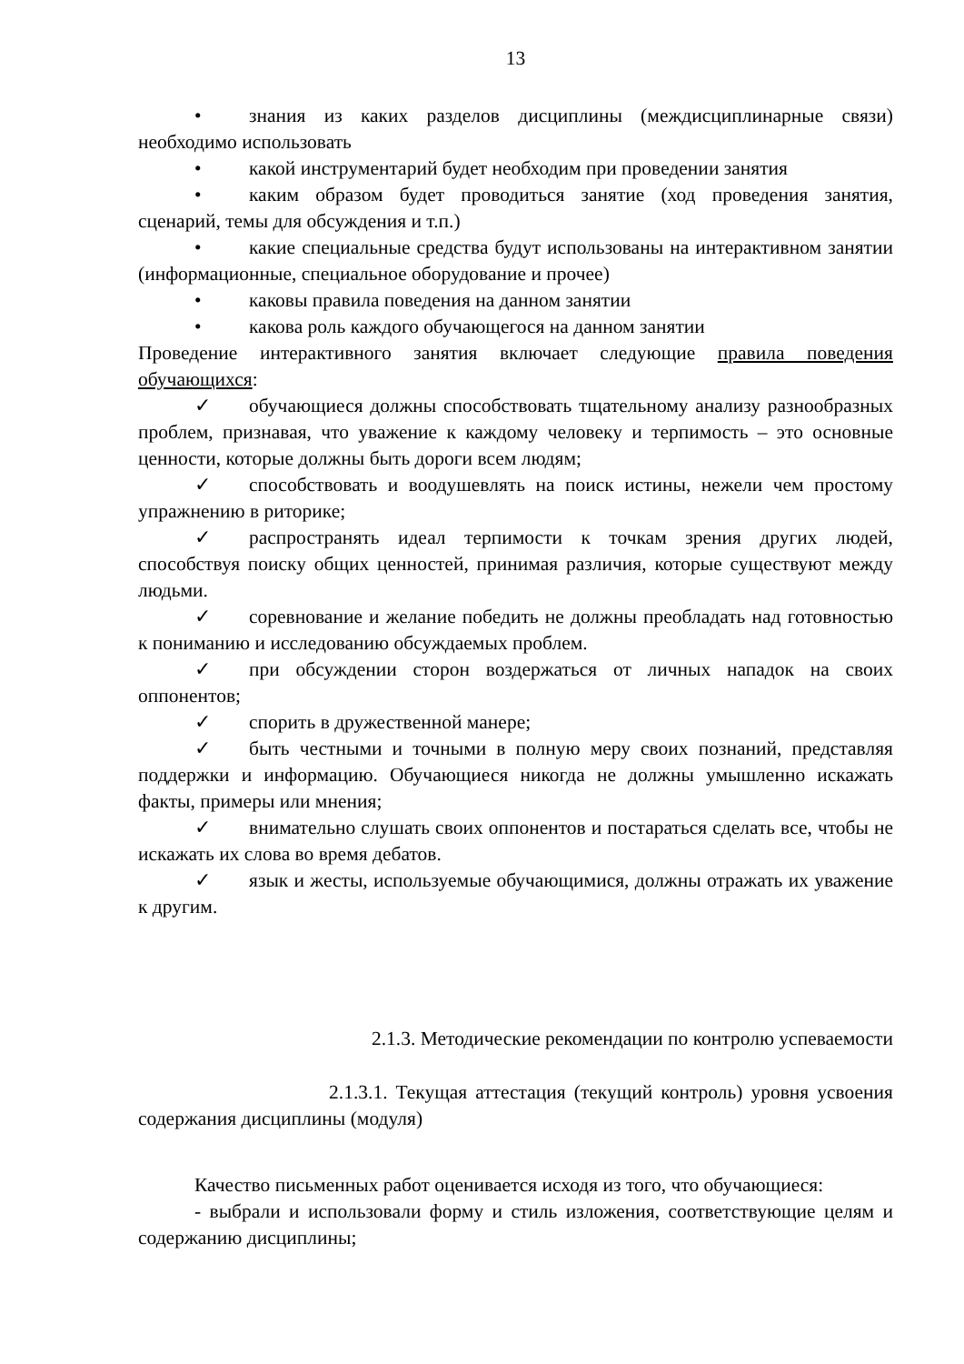13
• знания из каких разделов дисциплины (междисциплинарные связи) необходимо использовать
• какой инструментарий будет необходим при проведении занятия
• каким образом будет проводиться занятие (ход проведения занятия, сценарий, темы для обсуждения и т.п.)
• какие специальные средства будут использованы на интерактивном занятии (информационные, специальное оборудование и прочее)
• каковы правила поведения на данном занятии
• какова роль каждого обучающегося на данном занятии
Проведение интерактивного занятия включает следующие правила поведения обучающихся:
✓ обучающиеся должны способствовать тщательному анализу разнообразных проблем, признавая, что уважение к каждому человеку и терпимость – это основные ценности, которые должны быть дороги всем людям;
✓ способствовать и воодушевлять на поиск истины, нежели чем простому упражнению в риторике;
✓ распространять идеал терпимости к точкам зрения других людей, способствуя поиску общих ценностей, принимая различия, которые существуют между людьми.
✓ соревнование и желание победить не должны преобладать над готовностью к пониманию и исследованию обсуждаемых проблем.
✓ при обсуждении сторон воздержаться от личных нападок на своих оппонентов;
✓ спорить в дружественной манере;
✓ быть честными и точными в полную меру своих познаний, представляя поддержки и информацию. Обучающиеся никогда не должны умышленно искажать факты, примеры или мнения;
✓ внимательно слушать своих оппонентов и постараться сделать все, чтобы не искажать их слова во время дебатов.
✓ язык и жесты, используемые обучающимися, должны отражать их уважение к другим.
2.1.3. Методические рекомендации по контролю успеваемости
2.1.3.1. Текущая аттестация (текущий контроль) уровня усвоения содержания дисциплины (модуля)
Качество письменных работ оценивается исходя из того, что обучающиеся:
- выбрали и использовали форму и стиль изложения, соответствующие целям и содержанию дисциплины;